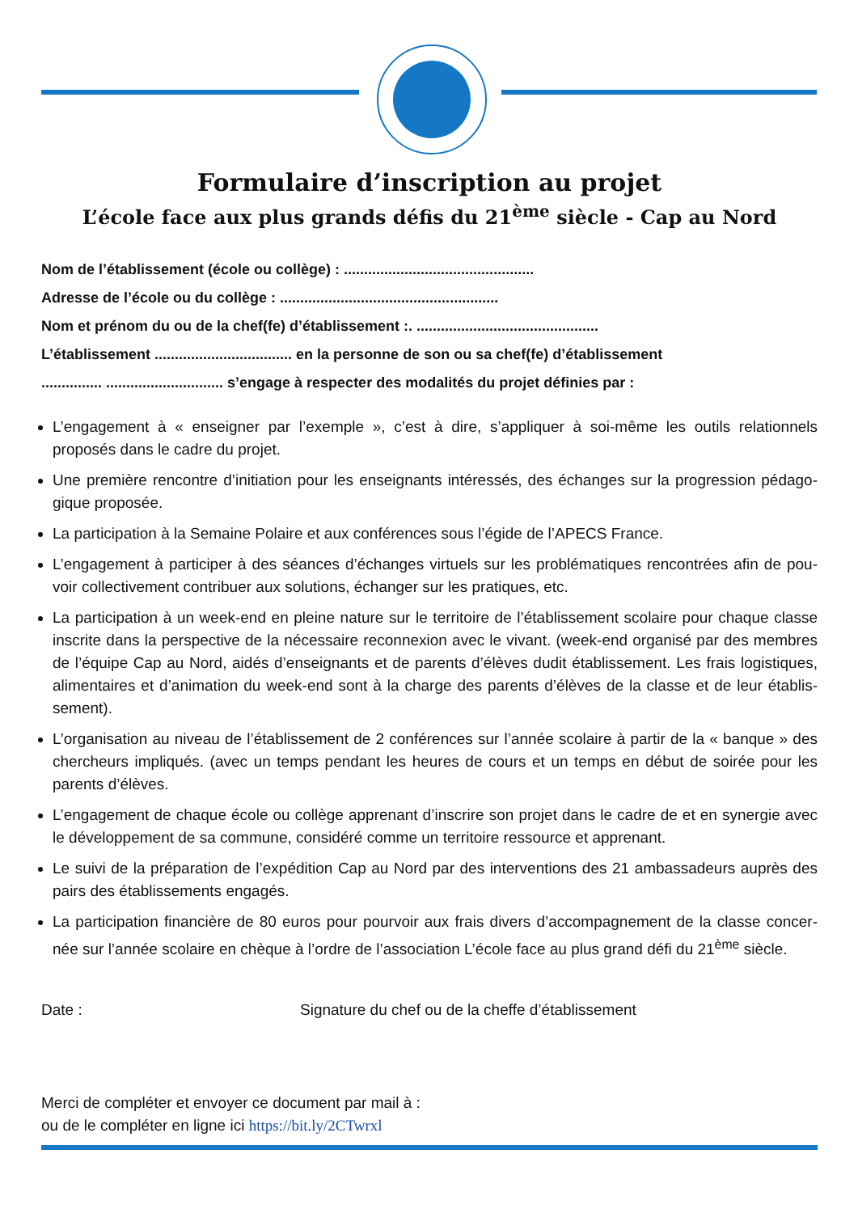Formulaire d’inscription au projet
L’école face aux plus grands défis du 21<sup>ème</sup> siècle - Cap au Nord
Nom de l’établissement (école ou collège) : ...............................................
Adresse de l’école ou du collège : ......................................................
Nom et prénom du ou de la chef(fe) d’établissement :. .............................................
L’établissement .................................. en la personne de son ou sa chef(fe) d’établissement
............... ............................. s’engage à respecter des modalités du projet définies par :
L’engagement à « enseigner par l’exemple », c’est à dire, s’appliquer à soi-même les outils relationnels proposés dans le cadre du projet.
Une première rencontre d’initiation pour les enseignants intéressés, des échanges sur la progression pédago-gique proposée.
La participation à la Semaine Polaire et aux conférences sous l’égide de l’APECS France.
L’engagement à participer à des séances d’échanges virtuels sur les problématiques rencontrées afin de pou-voir collectivement contribuer aux solutions, échanger sur les pratiques, etc.
La participation à un week-end en pleine nature sur le territoire de l’établissement scolaire pour chaque classe inscrite dans la perspective de la nécessaire reconnexion avec le vivant. (week-end organisé par des membres de l’équipe Cap au Nord, aidés d’enseignants et de parents d’élèves dudit établissement. Les frais logistiques, alimentaires et d’animation du week-end sont à la charge des parents d’élèves de la classe et de leur établis-sement).
L’organisation au niveau de l’établissement de 2 conférences sur l’année scolaire à partir de la « banque » des chercheurs impliqués. (avec un temps pendant les heures de cours et un temps en début de soirée pour les parents d’élèves.
L’engagement de chaque école ou collège apprenant d’inscrire son projet dans le cadre de et en synergie avec le développement de sa commune, considéré comme un territoire ressource et apprenant.
Le suivi de la préparation de l’expédition Cap au Nord par des interventions des 21 ambassadeurs auprès des pairs des établissements engagés.
La participation financière de 80 euros pour pourvoir aux frais divers d’accompagnement de la classe concer-née sur l’année scolaire en chèque à l’ordre de l’association L’école face au plus grand défi du 21<sup>ème</sup> siècle.
Date : Signature du chef ou de la cheffe d’établissement
Merci de compléter et envoyer ce document par mail à :
ou de le compléter en ligne ici https://bit.ly/2CTwrxl